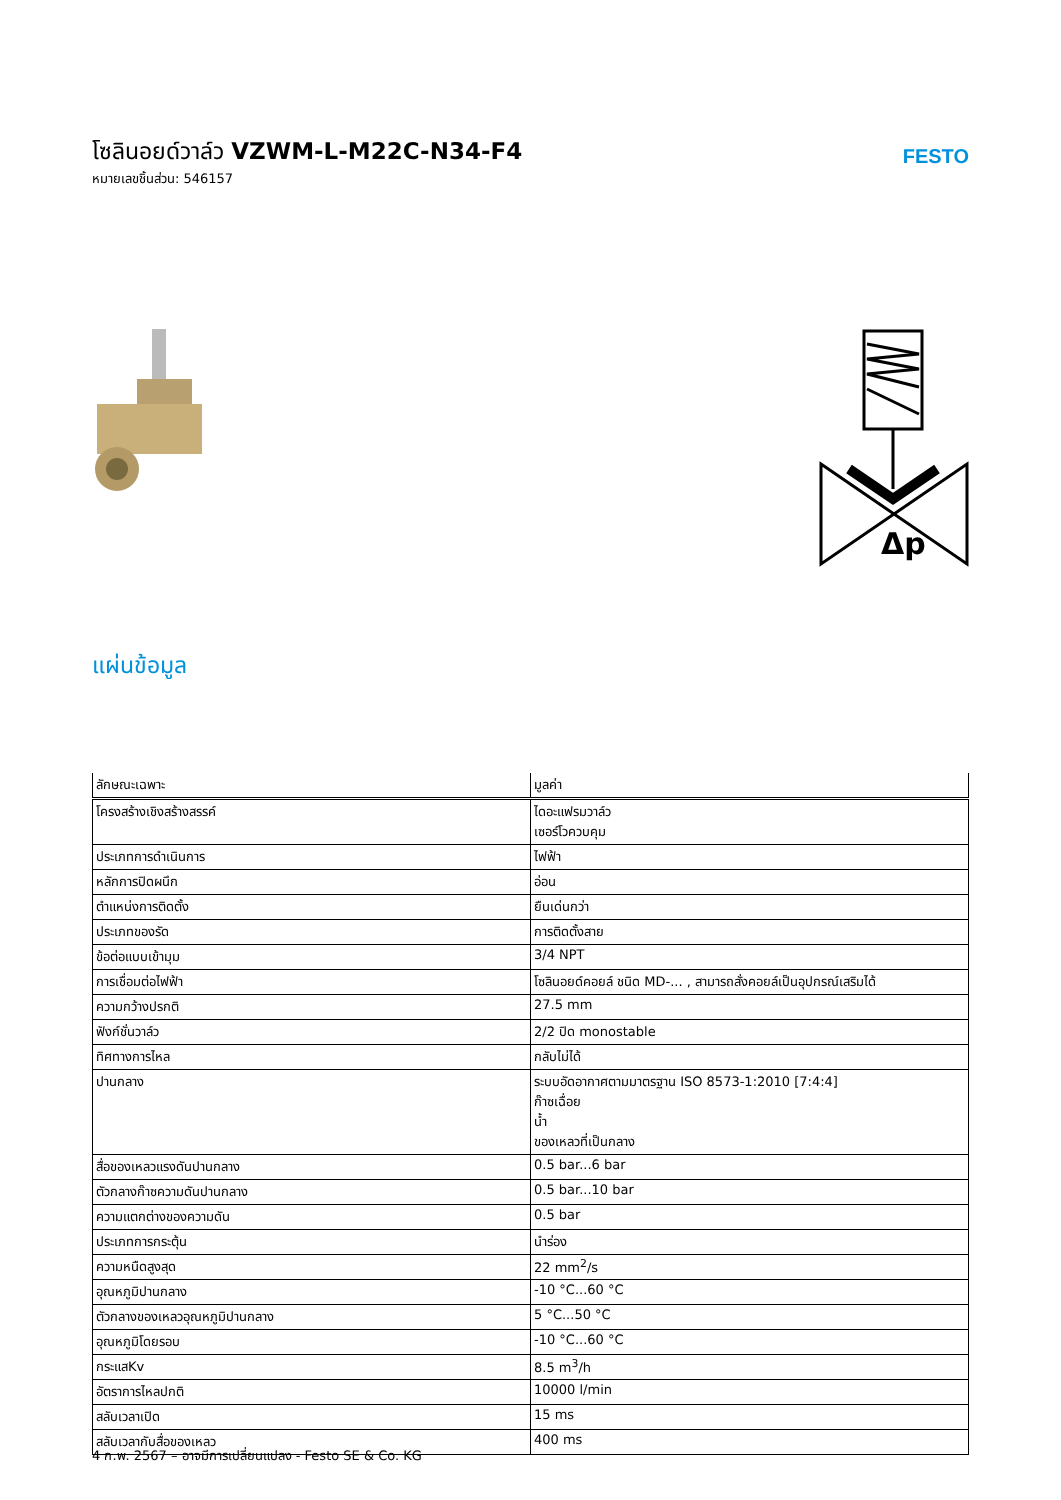โซลินอยด์วาล์ว VZWM-L-M22C-N34-F4
หมายเลขชิ้นส่วน: 546157
FESTO
Δp
แผ่นข้อมูล
| ลักษณะเฉพาะ | มูลค่า |
| --- | --- |
| โครงสร้างเชิงสร้างสรรค์ | ไดอะแฟรมวาล์ว เซอร์โวควบคุม |
| ประเภทการดำเนินการ | ไฟฟ้า |
| หลักการปิดผนึก | อ่อน |
| ตำแหน่งการติดตั้ง | ยืนเด่นกว่า |
| ประเภทของรัด | การติดตั้งสาย |
| ข้อต่อแบบเข้ามุม | 3/4 NPT |
| การเชื่อมต่อไฟฟ้า | โซลินอยด์คอยล์ ชนิด MD-... , สามารถสั่งคอยล์เป็นอุปกรณ์เสริมได้ |
| ความกว้างปรกติ | 27.5 mm |
| ฟังก์ชั่นวาล์ว | 2/2 ปิด monostable |
| ทิศทางการไหล | กลับไม่ได้ |
| ปานกลาง | ระบบอัดอากาศตามมาตรฐาน ISO 8573-1:2010 [7:4:4] ก๊าซเฉื่อย น้ำ ของเหลวที่เป็นกลาง |
| สื่อของเหลวแรงดันปานกลาง | 0.5 bar...6 bar |
| ตัวกลางก๊าซความดันปานกลาง | 0.5 bar...10 bar |
| ความแตกต่างของความดัน | 0.5 bar |
| ประเภทการกระตุ้น | นำร่อง |
| ความหนืดสูงสุด | 22 mm<sup>2</sup>/s |
| อุณหภูมิปานกลาง | -10 °C...60 °C |
| ตัวกลางของเหลวอุณหภูมิปานกลาง | 5 °C...50 °C |
| อุณหภูมิโดยรอบ | -10 °C...60 °C |
| กระแสKv | 8.5 m<sup>3</sup>/h |
| อัตราการไหลปกติ | 10000 l/min |
| สลับเวลาเปิด | 15 ms |
| สลับเวลากับสื่อของเหลว | 400 ms |
4 ก.พ. 2567 – อาจมีการเปลี่ยนแปลง - Festo SE & Co. KG